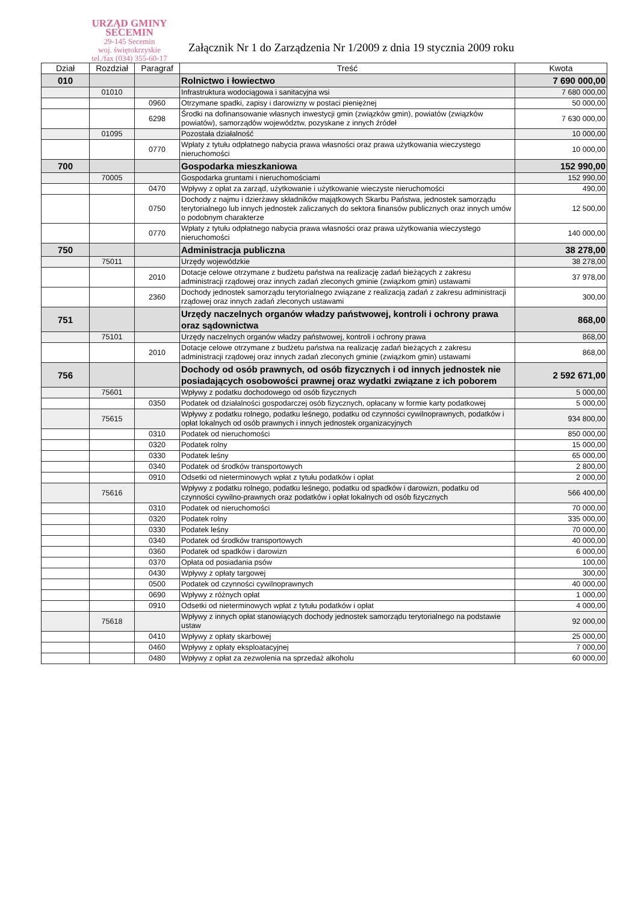URZĄD GMINY
SECEMIN
29-145 Secemin
woj. świętokrzyskie
tel./fax (034) 355-60-17
Załącznik Nr 1 do Zarządzenia Nr 1/2009 z dnia 19 stycznia 2009 roku
| Dział | Rozdział | Paragraf | Treść | Kwota |
| --- | --- | --- | --- | --- |
| 010 | | | Rolnictwo i łowiectwo | 7 690 000,00 |
| | 01010 | | Infrastruktura wodociągowa i sanitacyjna wsi | 7 680 000,00 |
| | | 0960 | Otrzymane spadki, zapisy i darowizny w postaci pieniężnej | 50 000,00 |
| | | 6298 | Środki na dofinansowanie własnych inwestycji gmin (związków gmin), powiatów (związków powiatów), samorządów województw, pozyskane z innych źródeł | 7 630 000,00 |
| | 01095 | | Pozostała działalność | 10 000,00 |
| | | 0770 | Wpłaty z tytułu odpłatnego nabycia prawa własności oraz prawa użytkowania wieczystego nieruchomości | 10 000,00 |
| 700 | | | Gospodarka mieszkaniowa | 152 990,00 |
| | 70005 | | Gospodarka gruntami i nieruchomościami | 152 990,00 |
| | | 0470 | Wpływy z opłat za zarząd, użytkowanie i użytkowanie wieczyste nieruchomości | 490,00 |
| | | 0750 | Dochody z najmu i dzierżawy składników majątkowych Skarbu Państwa, jednostek samorządu terytorialnego lub innych jednostek zaliczanych do sektora finansów publicznych oraz innych umów o podobnym charakterze | 12 500,00 |
| | | 0770 | Wpłaty z tytułu odpłatnego nabycia prawa własności oraz prawa użytkowania wieczystego nieruchomości | 140 000,00 |
| 750 | | | Administracja publiczna | 38 278,00 |
| | 75011 | | Urzędy wojewódzkie | 38 278,00 |
| | | 2010 | Dotacje celowe otrzymane z budżetu państwa na realizację zadań bieżących z zakresu administracji rządowej oraz innych zadań zleconych gminie (związkom gmin) ustawami | 37 978,00 |
| | | 2360 | Dochody jednostek samorządu terytorialnego związane z realizacją zadań z zakresu administracji rządowej oraz innych zadań zleconych ustawami | 300,00 |
| 751 | | | Urzędy naczelnych organów władzy państwowej, kontroli i ochrony prawa oraz sądownictwa | 868,00 |
| | 75101 | | Urzędy naczelnych organów władzy państwowej, kontroli i ochrony prawa | 868,00 |
| | | 2010 | Dotacje celowe otrzymane z budżetu państwa na realizację zadań bieżących z zakresu administracji rządowej oraz innych zadań zleconych gminie (związkom gmin) ustawami | 868,00 |
| 756 | | | Dochody od osób prawnych, od osób fizycznych i od innych jednostek nie posiadających osobowości prawnej oraz wydatki związane z ich poborem | 2 592 671,00 |
| | 75601 | | Wpływy z podatku dochodowego od osób fizycznych | 5 000,00 |
| | | 0350 | Podatek od działalności gospodarczej osób fizycznych, opłacany w formie karty podatkowej | 5 000,00 |
| | 75615 | | Wpływy z podatku rolnego, podatku leśnego, podatku od czynności cywilnoprawnych, podatków i opłat lokalnych od osób prawnych i innych jednostek organizacyjnych | 934 800,00 |
| | | 0310 | Podatek od nieruchomości | 850 000,00 |
| | | 0320 | Podatek rolny | 15 000,00 |
| | | 0330 | Podatek leśny | 65 000,00 |
| | | 0340 | Podatek od środków transportowych | 2 800,00 |
| | | 0910 | Odsetki od nieterminowych wpłat z tytułu podatków i opłat | 2 000,00 |
| | 75616 | | Wpływy z podatku rolnego, podatku leśnego, podatku od spadków i darowizn, podatku od czynności cywilno-prawnych oraz podatków i opłat lokalnych od osób fizycznych | 566 400,00 |
| | | 0310 | Podatek od nieruchomości | 70 000,00 |
| | | 0320 | Podatek rolny | 335 000,00 |
| | | 0330 | Podatek leśny | 70 000,00 |
| | | 0340 | Podatek od środków transportowych | 40 000,00 |
| | | 0360 | Podatek od spadków i darowizn | 6 000,00 |
| | | 0370 | Opłata od posiadania psów | 100,00 |
| | | 0430 | Wpływy z opłaty targowej | 300,00 |
| | | 0500 | Podatek od czynności cywilnoprawnych | 40 000,00 |
| | | 0690 | Wpływy z różnych opłat | 1 000,00 |
| | | 0910 | Odsetki od nieterminowych wpłat z tytułu podatków i opłat | 4 000,00 |
| | 75618 | | Wpływy z innych opłat stanowiących dochody jednostek samorządu terytorialnego na podstawie ustaw | 92 000,00 |
| | | 0410 | Wpływy z opłaty skarbowej | 25 000,00 |
| | | 0460 | Wpływy z opłaty eksploatacyjnej | 7 000,00 |
| | | 0480 | Wpływy z opłat za zezwolenia na sprzedaż alkoholu | 60 000,00 |